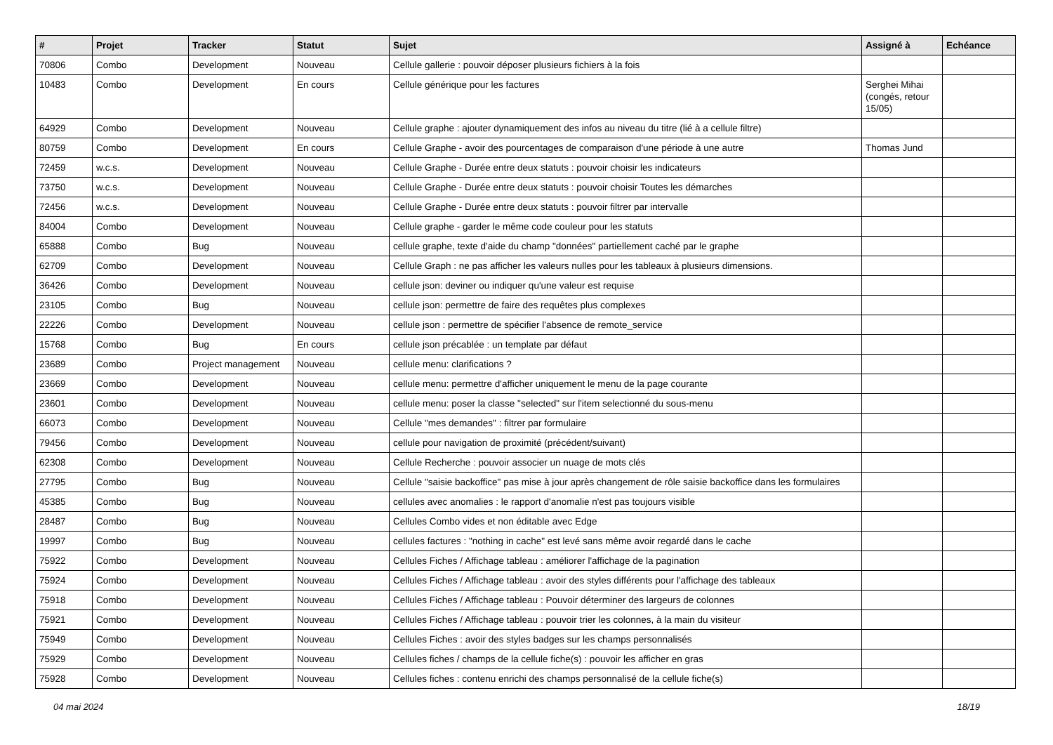| # | Projet | Tracker | Statut | Sujet | Assigné à | Echéance |
| --- | --- | --- | --- | --- | --- | --- |
| 70806 | Combo | Development | Nouveau | Cellule gallerie : pouvoir déposer plusieurs fichiers à la fois | | |
| 10483 | Combo | Development | En cours | Cellule générique pour les factures | Serghei Mihai (congés, retour 15/05) | |
| 64929 | Combo | Development | Nouveau | Cellule graphe : ajouter dynamiquement des infos au niveau du titre (lié à a cellule filtre) | | |
| 80759 | Combo | Development | En cours | Cellule Graphe - avoir des pourcentages de comparaison d'une période à une autre | Thomas Jund | |
| 72459 | w.c.s. | Development | Nouveau | Cellule Graphe - Durée entre deux statuts : pouvoir choisir les indicateurs | | |
| 73750 | w.c.s. | Development | Nouveau | Cellule Graphe - Durée entre deux statuts : pouvoir choisir Toutes les démarches | | |
| 72456 | w.c.s. | Development | Nouveau | Cellule Graphe - Durée entre deux statuts : pouvoir filtrer par intervalle | | |
| 84004 | Combo | Development | Nouveau | Cellule graphe - garder le même code couleur pour les statuts | | |
| 65888 | Combo | Bug | Nouveau | cellule graphe, texte d'aide du champ "données" partiellement caché par le graphe | | |
| 62709 | Combo | Development | Nouveau | Cellule Graph : ne pas afficher les valeurs nulles pour les tableaux à plusieurs dimensions. | | |
| 36426 | Combo | Development | Nouveau | cellule json: deviner ou indiquer qu'une valeur est requise | | |
| 23105 | Combo | Bug | Nouveau | cellule json: permettre de faire des requêtes plus complexes | | |
| 22226 | Combo | Development | Nouveau | cellule json : permettre de spécifier l'absence de remote_service | | |
| 15768 | Combo | Bug | En cours | cellule json précablée : un template par défaut | | |
| 23689 | Combo | Project management | Nouveau | cellule menu: clarifications ? | | |
| 23669 | Combo | Development | Nouveau | cellule menu: permettre d'afficher uniquement le menu de la page courante | | |
| 23601 | Combo | Development | Nouveau | cellule menu: poser la classe "selected" sur l'item selectionné du sous-menu | | |
| 66073 | Combo | Development | Nouveau | Cellule "mes demandes" : filtrer par formulaire | | |
| 79456 | Combo | Development | Nouveau | cellule pour navigation de proximité (précédent/suivant) | | |
| 62308 | Combo | Development | Nouveau | Cellule Recherche : pouvoir associer un nuage de mots clés | | |
| 27795 | Combo | Bug | Nouveau | Cellule "saisie backoffice" pas mise à jour après changement de rôle saisie backoffice dans les formulaires | | |
| 45385 | Combo | Bug | Nouveau | cellules avec anomalies : le rapport d'anomalie n'est pas toujours visible | | |
| 28487 | Combo | Bug | Nouveau | Cellules Combo vides et non éditable avec Edge | | |
| 19997 | Combo | Bug | Nouveau | cellules factures : "nothing in cache" est levé sans même avoir regardé dans le cache | | |
| 75922 | Combo | Development | Nouveau | Cellules Fiches / Affichage tableau : améliorer l'affichage de la pagination | | |
| 75924 | Combo | Development | Nouveau | Cellules Fiches / Affichage tableau : avoir des styles différents pour l'affichage des tableaux | | |
| 75918 | Combo | Development | Nouveau | Cellules Fiches / Affichage tableau : Pouvoir déterminer des largeurs de colonnes | | |
| 75921 | Combo | Development | Nouveau | Cellules Fiches / Affichage tableau : pouvoir trier les colonnes, à la main du visiteur | | |
| 75949 | Combo | Development | Nouveau | Cellules Fiches : avoir des styles badges sur les champs personnalisés | | |
| 75929 | Combo | Development | Nouveau | Cellules fiches / champs de la cellule fiche(s) : pouvoir les afficher en gras | | |
| 75928 | Combo | Development | Nouveau | Cellules fiches : contenu enrichi des champs personnalisé de la cellule fiche(s) | | |
04 mai 2024 18/19